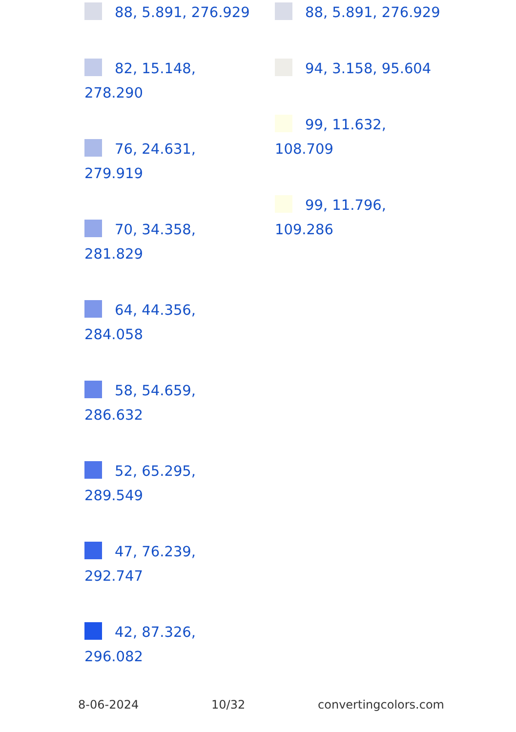88, 5.891, 276.929
82, 15.148, 278.290
76, 24.631, 279.919
70, 34.358, 281.829
64, 44.356, 284.058
58, 54.659, 286.632
52, 65.295, 289.549
47, 76.239, 292.747
42, 87.326, 296.082
88, 5.891, 276.929
94, 3.158, 95.604
99, 11.632, 108.709
99, 11.796, 109.286
8-06-2024 10/32 convertingcolors.com